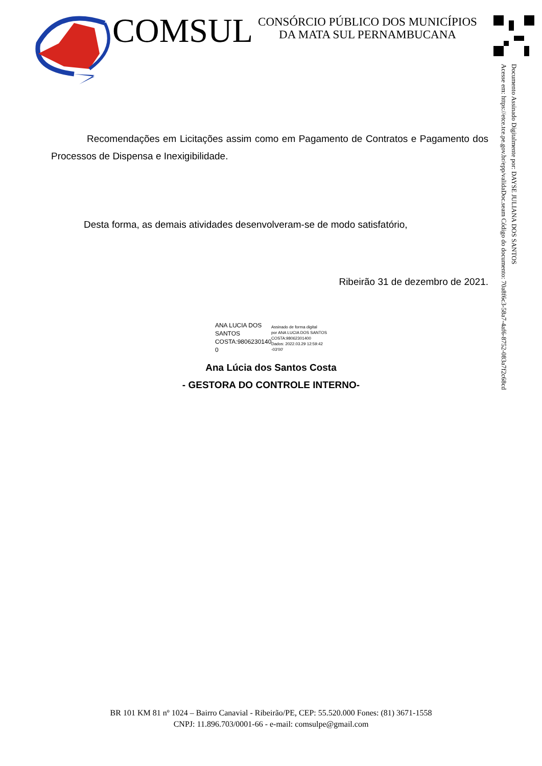COMSUL
CONSÓRCIO PÚBLICO DOS MUNICÍPIOS
DA MATA SUL PERNAMBUCANA
Documento Assinado Digitalmente por: DAYSE JULIANA DOS SANTOS
Acesse em: https://etce.tce.pe.gov.br/epp/validaDoc.seam Código do documento: 70a8f6c3-58a7-4af6-8752-083a7f2c68cd
Recomendações em Licitações assim como em Pagamento de Contratos e Pagamento dos Processos de Dispensa e Inexigibilidade.
Desta forma, as demais atividades desenvolveram-se de modo satisfatório,
Ribeirão 31 de dezembro de 2021.
ANA LUCIA DOS SANTOS COSTA:9806230140 0
Assinado de forma digital
por ANA LUCIA DOS SANTOS
COSTA:98062301400
Dados: 2022.03.29 12:59:42
-03'00'
Ana Lúcia dos Santos Costa
- GESTORA DO CONTROLE INTERNO-
BR 101 KM 81 nº 1024 – Bairro Canavial - Ribeirão/PE, CEP: 55.520.000 Fones: (81) 3671-1558
CNPJ: 11.896.703/0001-66 - e-mail: comsulpe@gmail.com